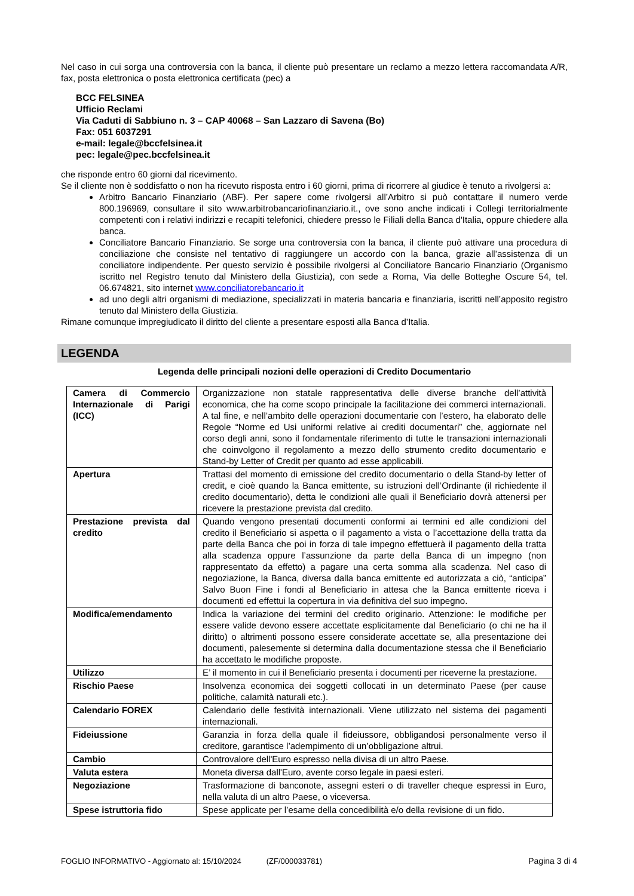Nel caso in cui sorga una controversia con la banca, il cliente può presentare un reclamo a mezzo lettera raccomandata A/R, fax, posta elettronica o posta elettronica certificata (pec) a
BCC FELSINEA
Ufficio Reclami
Via Caduti di Sabbiuno n. 3 – CAP 40068 – San Lazzaro di Savena (Bo)
Fax: 051 6037291
e-mail: legale@bccfelsinea.it
pec: legale@pec.bccfelsinea.it
che risponde entro 60 giorni dal ricevimento.
Se il cliente non è soddisfatto o non ha ricevuto risposta entro i 60 giorni, prima di ricorrere al giudice è tenuto a rivolgersi a:
Arbitro Bancario Finanziario (ABF). Per sapere come rivolgersi all’Arbitro si può contattare il numero verde 800.196969, consultare il sito www.arbitrobancariofinanziario.it., ove sono anche indicati i Collegi territorialmente competenti con i relativi indirizzi e recapiti telefonici, chiedere presso le Filiali della Banca d'Italia, oppure chiedere alla banca.
Conciliatore Bancario Finanziario. Se sorge una controversia con la banca, il cliente può attivare una procedura di conciliazione che consiste nel tentativo di raggiungere un accordo con la banca, grazie all’assistenza di un conciliatore indipendente. Per questo servizio è possibile rivolgersi al Conciliatore Bancario Finanziario (Organismo iscritto nel Registro tenuto dal Ministero della Giustizia), con sede a Roma, Via delle Botteghe Oscure 54, tel. 06.674821, sito internet www.conciliatorebancario.it
ad uno degli altri organismi di mediazione, specializzati in materia bancaria e finanziaria, iscritti nell’apposito registro tenuto dal Ministero della Giustizia.
Rimane comunque impregiudicato il diritto del cliente a presentare esposti alla Banca d’Italia.
LEGENDA
Legenda delle principali nozioni delle operazioni di Credito Documentario
| Camera di Commercio Internazionale di Parigi (ICC) | Organizzazione non statale rappresentativa delle diverse branche dell’attività economica, che ha come scopo principale la facilitazione dei commerci internazionali. A tal fine, e nell’ambito delle operazioni documentarie con l’estero, ha elaborato delle Regole “Norme ed Usi uniformi relative ai crediti documentari” che, aggiornate nel corso degli anni, sono il fondamentale riferimento di tutte le transazioni internazionali che coinvolgono il regolamento a mezzo dello strumento credito documentario e Stand-by Letter of Credit per quanto ad esse applicabili. |
| Apertura | Trattasi del momento di emissione del credito documentario o della Stand-by letter of credit, e cioè quando la Banca emittente, su istruzioni dell’Ordinante (il richiedente il credito documentario), detta le condizioni alle quali il Beneficiario dovrà attenersi per ricevere la prestazione prevista dal credito. |
| Prestazione prevista dal credito | Quando vengono presentati documenti conformi ai termini ed alle condizioni del credito il Beneficiario si aspetta o il pagamento a vista o l’accettazione della tratta da parte della Banca che poi in forza di tale impegno effettuerà il pagamento della tratta alla scadenza oppure l’assunzione da parte della Banca di un impegno (non rappresentato da effetto) a pagare una certa somma alla scadenza. Nel caso di negoziazione, la Banca, diversa dalla banca emittente ed autorizzata a ciò, “anticipa” Salvo Buon Fine i fondi al Beneficiario in attesa che la Banca emittente riceva i documenti ed effettui la copertura in via definitiva del suo impegno. |
| Modifica/emendamento | Indica la variazione dei termini del credito originario. Attenzione: le modifiche per essere valide devono essere accettate esplicitamente dal Beneficiario (o chi ne ha il diritto) o altrimenti possono essere considerate accettate se, alla presentazione dei documenti, palesemente si determina dalla documentazione stessa che il Beneficiario ha accettato le modifiche proposte. |
| Utilizzo | E’ il momento in cui il Beneficiario presenta i documenti per riceverne la prestazione. |
| Rischio Paese | Insolvenza economica dei soggetti collocati in un determinato Paese (per cause politiche, calamità naturali etc.). |
| Calendario FOREX | Calendario delle festività internazionali. Viene utilizzato nel sistema dei pagamenti internazionali. |
| Fideiussione | Garanzia in forza della quale il fideiussore, obbligandosi personalmente verso il creditore, garantisce l’adempimento di un’obbligazione altrui. |
| Cambio | Controvalore dell'Euro espresso nella divisa di un altro Paese. |
| Valuta estera | Moneta diversa dall'Euro, avente corso legale in paesi esteri. |
| Negoziazione | Trasformazione di banconote, assegni esteri o di traveller cheque espressi in Euro, nella valuta di un altro Paese, o viceversa. |
| Spese istruttoria fido | Spese applicate per l’esame della concedibilità e/o della revisione di un fido. |
FOGLIO INFORMATIVO - Aggiornato al: 15/10/2024 (ZF/000033781) Pagina 3 di 4